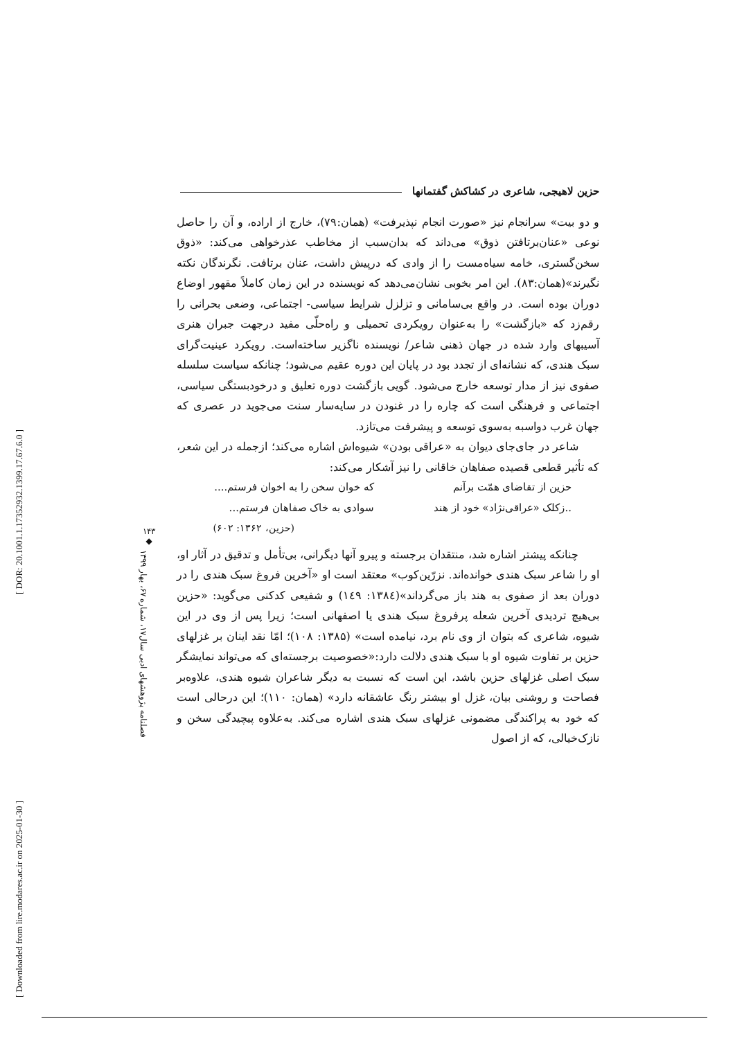[ DOR: 20.1001.1.17352932.1399.17.67.6.0 ]
[ Downloaded from lire.modares.ac.ir on 2025-01-30 ]
۱۴۳
◆
فصلنامه پژوهشهای ادبی سال۱۷، شماره ۶۷، بهار ۱۳۹۹
حزین لاهیجی، شاعری در کشاکش گفتمانها
و دو بیت» سرانجام نیز «صورت انجام نپذیرفت» (همان:۷۹)، خارج از اراده، و آن را حاصل نوعی «عنان‌برتافتن ذوق» می‌داند که بدان‌سبب از مخاطب عذرخواهی می‌کند: «ذوق سخن‌گستری، خامه سیاه‌مست را از وادی که درپیش داشت، عنان برتافت. نگرندگان نکته نگیرند»(همان:۸۳). این امر بخوبی نشان‌می‌دهد که نویسنده در این زمان کاملاً مقهور اوضاع دوران بوده است. در واقع بی‌سامانی و تزلزل شرایط سیاسی- اجتماعی، وضعی بحرانی را رقم‌زد که «بازگشت» را به‌عنوان رویکردی تحمیلی و راه‌حلّی مفید درجهت جبران هنری آسیبهای وارد شده در جهان ذهنی شاعر/ نویسنده ناگزیر ساخته‌است. رویکرد عینیت‌گرای سبک هندی، که نشانه‌ای از تجدد بود در پایان این دوره عقیم می‌شود؛ چنانکه سیاست سلسله صفوی نیز از مدار توسعه خارج می‌شود. گویی بازگشت دوره تعلیق و درخودبستگی سیاسی، اجتماعی و فرهنگی است که چاره را در غنودن در سایه‌سار سنت می‌جوید در عصری که جهان غرب دواسبه به‌سوی توسعه و پیشرفت می‌تازد.
شاعر در جای‌جای دیوان به «عراقی بودن» شیوه‌اش اشاره می‌کند؛ ازجمله در این شعر، که تأثیر قطعی قصیده صفاهان خاقانی را نیز آشکار می‌کند:
حزین از تقاضای همّت برآنم
که خوان سخن را به اخوان فرستم....
..زکلک «عراقی‌نژاد» خود از هند
سوادی به خاک صفاهان فرستم...
(حزین، ۱۳۶۲: ۶۰۲)
چنانکه پیشتر اشاره شد، منتقدان برجسته و پیرو آنها دیگرانی، بی‌تأمل و تدقیق در آثار او، او را شاعر سبک هندی خوانده‌اند. نزرّین‌کوب» معتقد است او «آخرین فروغ سبک هندی را در دوران بعد از صفوی به هند باز می‌گرداند»(۱۳۸٤: ۱٤۹) و شفیعی کدکنی می‌گوید: «حزین بی‌هیچ تردیدی آخرین شعله پرفروغ سبک هندی یا اصفهانی است؛ زیرا پس از وی در این شیوه، شاعری که بتوان از وی نام برد، نیامده است» (۱۳۸۵: ۱۰۸)؛ امّا نقد اینان بر غزلهای حزین بر تفاوت شیوه او با سبک هندی دلالت دارد:«خصوصیت برجسته‌ای که می‌تواند نمایشگر سبک اصلی غزلهای حزین باشد، این است که نسبت به دیگر شاعران شیوه هندی، علاوه‌بر فصاحت و روشنی بیان، غزل او بیشتر رنگ عاشقانه دارد» (همان: ۱۱۰)؛ این درحالی است که خود به پراکندگی مضمونی غزلهای سبک هندی اشاره می‌کند. به‌علاوه پیچیدگی سخن و نازک‌خیالی، که از اصول